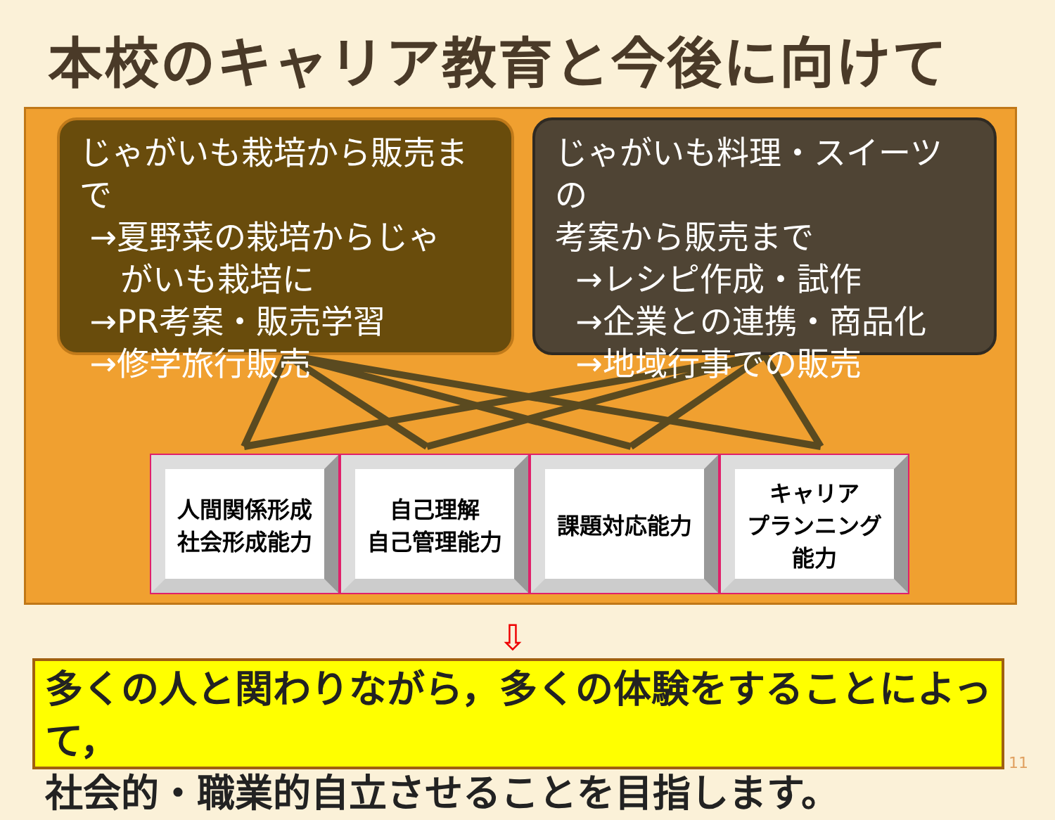本校のキャリア教育と今後に向けて
じゃがいも栽培から販売まで
→夏野菜の栽培からじゃ
がいも栽培に
→PR考案・販売学習
→修学旅行販売
じゃがいも料理・スイーツの
考案から販売まで
→レシピ作成・試作
→企業との連携・商品化
→地域行事での販売
人間関係形成
社会形成能力
自己理解
自己管理能力
課題対応能力 キャリア
プランニング
能力
⇩
多くの人と関わりながら，多くの体験をすることによって，
社会的・職業的自立させることを目指します。
11